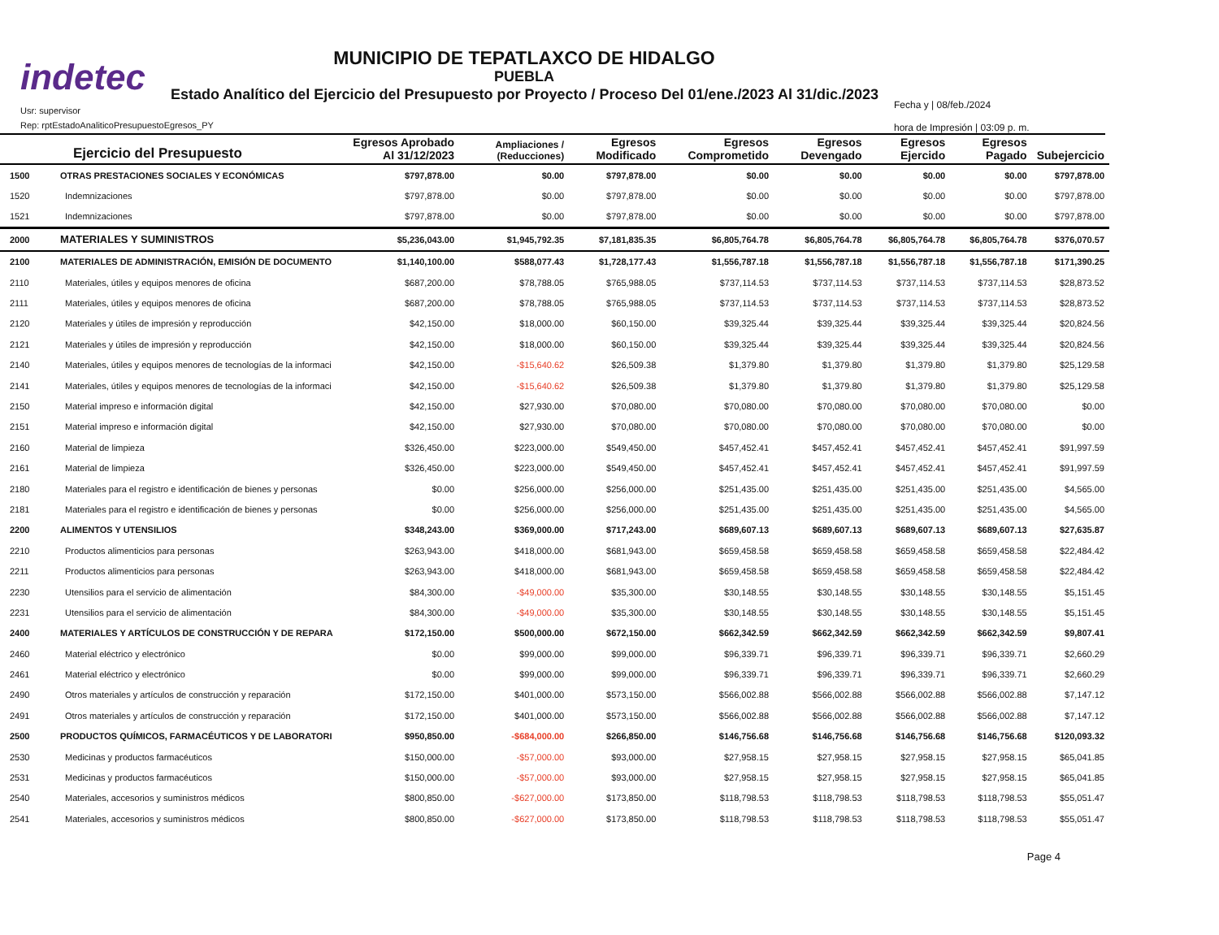indetec
MUNICIPIO DE TEPATLAXCO DE HIDALGO
PUEBLA
Estado Analítico del Ejercicio del Presupuesto por Proyecto / Proceso Del 01/ene./2023 Al 31/dic./2023
Usr: supervisor
Rep: rptEstadoAnaliticoPresupuestoEgresos_PY
Fecha y | 08/feb./2024
hora de Impresión | 03:09 p. m.
| Ejercicio del Presupuesto | | Egresos Aprobado Al 31/12/2023 | Ampliaciones / (Reducciones) | Egresos Modificado | Egresos Comprometido | Egresos Devengado | Egresos Ejercido | Egresos Pagado | Subejercicio |
| --- | --- | --- | --- | --- | --- | --- | --- | --- | --- |
| 1500 | OTRAS PRESTACIONES SOCIALES Y ECONÓMICAS | $797,878.00 | $0.00 | $797,878.00 | $0.00 | $0.00 | $0.00 | $0.00 | $797,878.00 |
| 1520 | Indemnizaciones | $797,878.00 | $0.00 | $797,878.00 | $0.00 | $0.00 | $0.00 | $0.00 | $797,878.00 |
| 1521 | Indemnizaciones | $797,878.00 | $0.00 | $797,878.00 | $0.00 | $0.00 | $0.00 | $0.00 | $797,878.00 |
| 2000 | MATERIALES Y SUMINISTROS | $5,236,043.00 | $1,945,792.35 | $7,181,835.35 | $6,805,764.78 | $6,805,764.78 | $6,805,764.78 | $6,805,764.78 | $376,070.57 |
| 2100 | MATERIALES DE ADMINISTRACIÓN, EMISIÓN DE DOCUMENTO | $1,140,100.00 | $588,077.43 | $1,728,177.43 | $1,556,787.18 | $1,556,787.18 | $1,556,787.18 | $1,556,787.18 | $171,390.25 |
| 2110 | Materiales, útiles y equipos menores de oficina | $687,200.00 | $78,788.05 | $765,988.05 | $737,114.53 | $737,114.53 | $737,114.53 | $737,114.53 | $28,873.52 |
| 2111 | Materiales, útiles y equipos menores de oficina | $687,200.00 | $78,788.05 | $765,988.05 | $737,114.53 | $737,114.53 | $737,114.53 | $737,114.53 | $28,873.52 |
| 2120 | Materiales y útiles de impresión y reproducción | $42,150.00 | $18,000.00 | $60,150.00 | $39,325.44 | $39,325.44 | $39,325.44 | $39,325.44 | $20,824.56 |
| 2121 | Materiales y útiles de impresión y reproducción | $42,150.00 | $18,000.00 | $60,150.00 | $39,325.44 | $39,325.44 | $39,325.44 | $39,325.44 | $20,824.56 |
| 2140 | Materiales, útiles y equipos menores de tecnologías de la informaci | $42,150.00 | -$15,640.62 | $26,509.38 | $1,379.80 | $1,379.80 | $1,379.80 | $1,379.80 | $25,129.58 |
| 2141 | Materiales, útiles y equipos menores de tecnologías de la informaci | $42,150.00 | -$15,640.62 | $26,509.38 | $1,379.80 | $1,379.80 | $1,379.80 | $1,379.80 | $25,129.58 |
| 2150 | Material impreso e información digital | $42,150.00 | $27,930.00 | $70,080.00 | $70,080.00 | $70,080.00 | $70,080.00 | $70,080.00 | $0.00 |
| 2151 | Material impreso e información digital | $42,150.00 | $27,930.00 | $70,080.00 | $70,080.00 | $70,080.00 | $70,080.00 | $70,080.00 | $0.00 |
| 2160 | Material de limpieza | $326,450.00 | $223,000.00 | $549,450.00 | $457,452.41 | $457,452.41 | $457,452.41 | $457,452.41 | $91,997.59 |
| 2161 | Material de limpieza | $326,450.00 | $223,000.00 | $549,450.00 | $457,452.41 | $457,452.41 | $457,452.41 | $457,452.41 | $91,997.59 |
| 2180 | Materiales para el registro e identificación de bienes y personas | $0.00 | $256,000.00 | $256,000.00 | $251,435.00 | $251,435.00 | $251,435.00 | $251,435.00 | $4,565.00 |
| 2181 | Materiales para el registro e identificación de bienes y personas | $0.00 | $256,000.00 | $256,000.00 | $251,435.00 | $251,435.00 | $251,435.00 | $251,435.00 | $4,565.00 |
| 2200 | ALIMENTOS Y UTENSILIOS | $348,243.00 | $369,000.00 | $717,243.00 | $689,607.13 | $689,607.13 | $689,607.13 | $689,607.13 | $27,635.87 |
| 2210 | Productos alimenticios para personas | $263,943.00 | $418,000.00 | $681,943.00 | $659,458.58 | $659,458.58 | $659,458.58 | $659,458.58 | $22,484.42 |
| 2211 | Productos alimenticios para personas | $263,943.00 | $418,000.00 | $681,943.00 | $659,458.58 | $659,458.58 | $659,458.58 | $659,458.58 | $22,484.42 |
| 2230 | Utensilios para el servicio de alimentación | $84,300.00 | -$49,000.00 | $35,300.00 | $30,148.55 | $30,148.55 | $30,148.55 | $30,148.55 | $5,151.45 |
| 2231 | Utensilios para el servicio de alimentación | $84,300.00 | -$49,000.00 | $35,300.00 | $30,148.55 | $30,148.55 | $30,148.55 | $30,148.55 | $5,151.45 |
| 2400 | MATERIALES Y ARTÍCULOS DE CONSTRUCCIÓN Y DE REPARA | $172,150.00 | $500,000.00 | $672,150.00 | $662,342.59 | $662,342.59 | $662,342.59 | $662,342.59 | $9,807.41 |
| 2460 | Material eléctrico y electrónico | $0.00 | $99,000.00 | $99,000.00 | $96,339.71 | $96,339.71 | $96,339.71 | $96,339.71 | $2,660.29 |
| 2461 | Material eléctrico y electrónico | $0.00 | $99,000.00 | $99,000.00 | $96,339.71 | $96,339.71 | $96,339.71 | $96,339.71 | $2,660.29 |
| 2490 | Otros materiales y artículos de construcción y reparación | $172,150.00 | $401,000.00 | $573,150.00 | $566,002.88 | $566,002.88 | $566,002.88 | $566,002.88 | $7,147.12 |
| 2491 | Otros materiales y artículos de construcción y reparación | $172,150.00 | $401,000.00 | $573,150.00 | $566,002.88 | $566,002.88 | $566,002.88 | $566,002.88 | $7,147.12 |
| 2500 | PRODUCTOS QUÍMICOS, FARMACÉUTICOS Y DE LABORATORI | $950,850.00 | -$684,000.00 | $266,850.00 | $146,756.68 | $146,756.68 | $146,756.68 | $146,756.68 | $120,093.32 |
| 2530 | Medicinas y productos farmacéuticos | $150,000.00 | -$57,000.00 | $93,000.00 | $27,958.15 | $27,958.15 | $27,958.15 | $27,958.15 | $65,041.85 |
| 2531 | Medicinas y productos farmacéuticos | $150,000.00 | -$57,000.00 | $93,000.00 | $27,958.15 | $27,958.15 | $27,958.15 | $27,958.15 | $65,041.85 |
| 2540 | Materiales, accesorios y suministros médicos | $800,850.00 | -$627,000.00 | $173,850.00 | $118,798.53 | $118,798.53 | $118,798.53 | $118,798.53 | $55,051.47 |
| 2541 | Materiales, accesorios y suministros médicos | $800,850.00 | -$627,000.00 | $173,850.00 | $118,798.53 | $118,798.53 | $118,798.53 | $118,798.53 | $55,051.47 |
Page 4